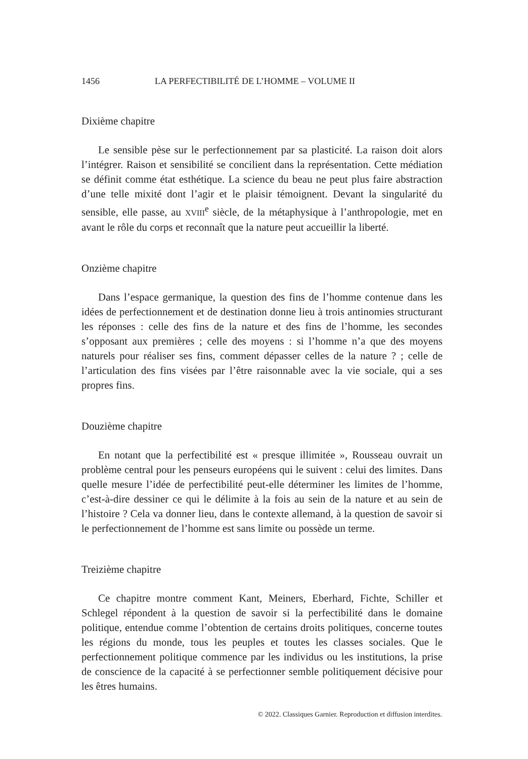1456 LA PERFECTIBILITÉ DE L’HOMME – VOLUME II
Dixième chapitre
Le sensible pèse sur le perfectionnement par sa plasticité. La raison doit alors l’intégrer. Raison et sensibilité se concilient dans la représentation. Cette médiation se définit comme état esthétique. La science du beau ne peut plus faire abstraction d’une telle mixité dont l’agir et le plaisir témoignent. Devant la singularité du sensible, elle passe, au XVIII<sup>e</sup> siècle, de la métaphysique à l’anthropologie, met en avant le rôle du corps et reconnaît que la nature peut accueillir la liberté.
Onzième chapitre
Dans l’espace germanique, la question des fins de l’homme contenue dans les idées de perfectionnement et de destination donne lieu à trois antinomies structurant les réponses : celle des fins de la nature et des fins de l’homme, les secondes s’opposant aux premières ; celle des moyens : si l’homme n’a que des moyens naturels pour réaliser ses fins, comment dépasser celles de la nature ? ; celle de l’articulation des fins visées par l’être raisonnable avec la vie sociale, qui a ses propres fins.
Douzième chapitre
En notant que la perfectibilité est « presque illimitée », Rousseau ouvrait un problème central pour les penseurs européens qui le suivent : celui des limites. Dans quelle mesure l’idée de perfectibilité peut-elle déterminer les limites de l’homme, c’est-à-dire dessiner ce qui le délimite à la fois au sein de la nature et au sein de l’histoire ? Cela va donner lieu, dans le contexte allemand, à la question de savoir si le perfectionnement de l’homme est sans limite ou possède un terme.
Treizième chapitre
Ce chapitre montre comment Kant, Meiners, Eberhard, Fichte, Schiller et Schlegel répondent à la question de savoir si la perfectibilité dans le domaine politique, entendue comme l’obtention de certains droits politiques, concerne toutes les régions du monde, tous les peuples et toutes les classes sociales. Que le perfectionnement politique commence par les individus ou les institutions, la prise de conscience de la capacité à se perfectionner semble politiquement décisive pour les êtres humains.
© 2022. Classiques Garnier. Reproduction et diffusion interdites.